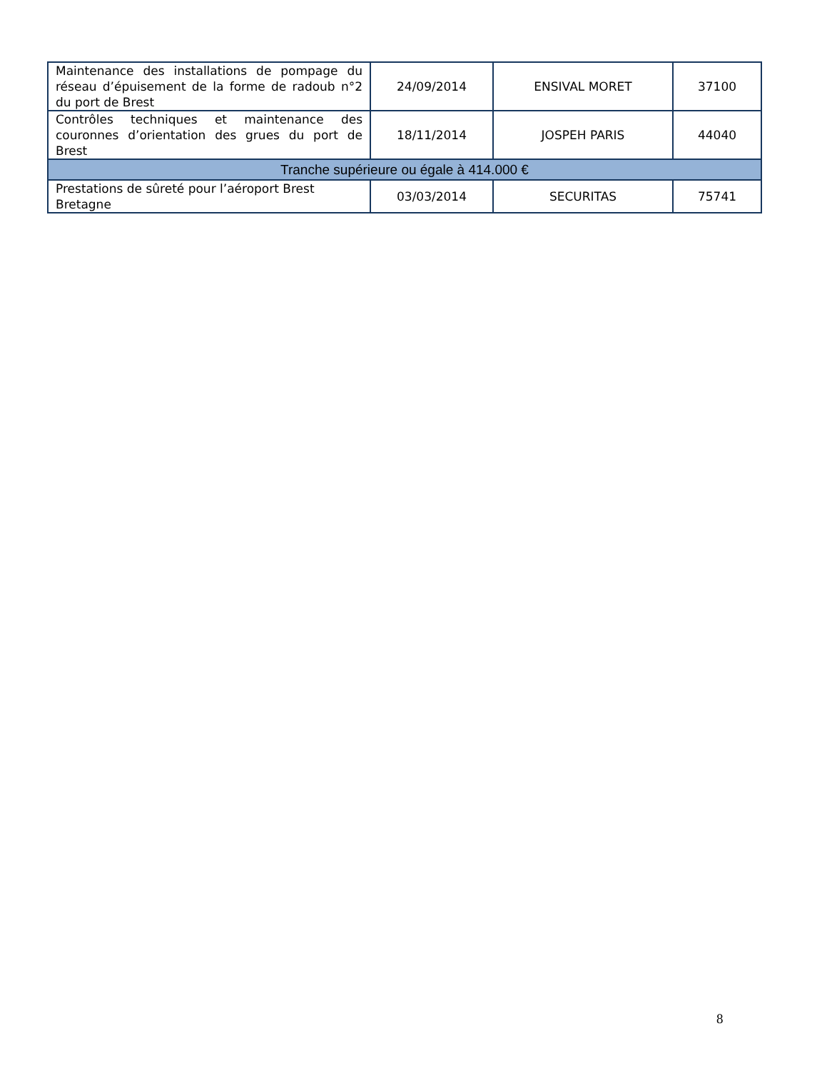| Maintenance des installations de pompage du réseau d’épuisement de la forme de radoub n°2 du port de Brest | 24/09/2014 | ENSIVAL MORET | 37100 |
| Contrôles techniques et maintenance des couronnes d’orientation des grues du port de Brest | 18/11/2014 | JOSPEH PARIS | 44040 |
| Tranche supérieure ou égale à 414.000 € | | | |
| Prestations de sûreté pour l’aéroport Brest Bretagne | 03/03/2014 | SECURITAS | 75741 |
8